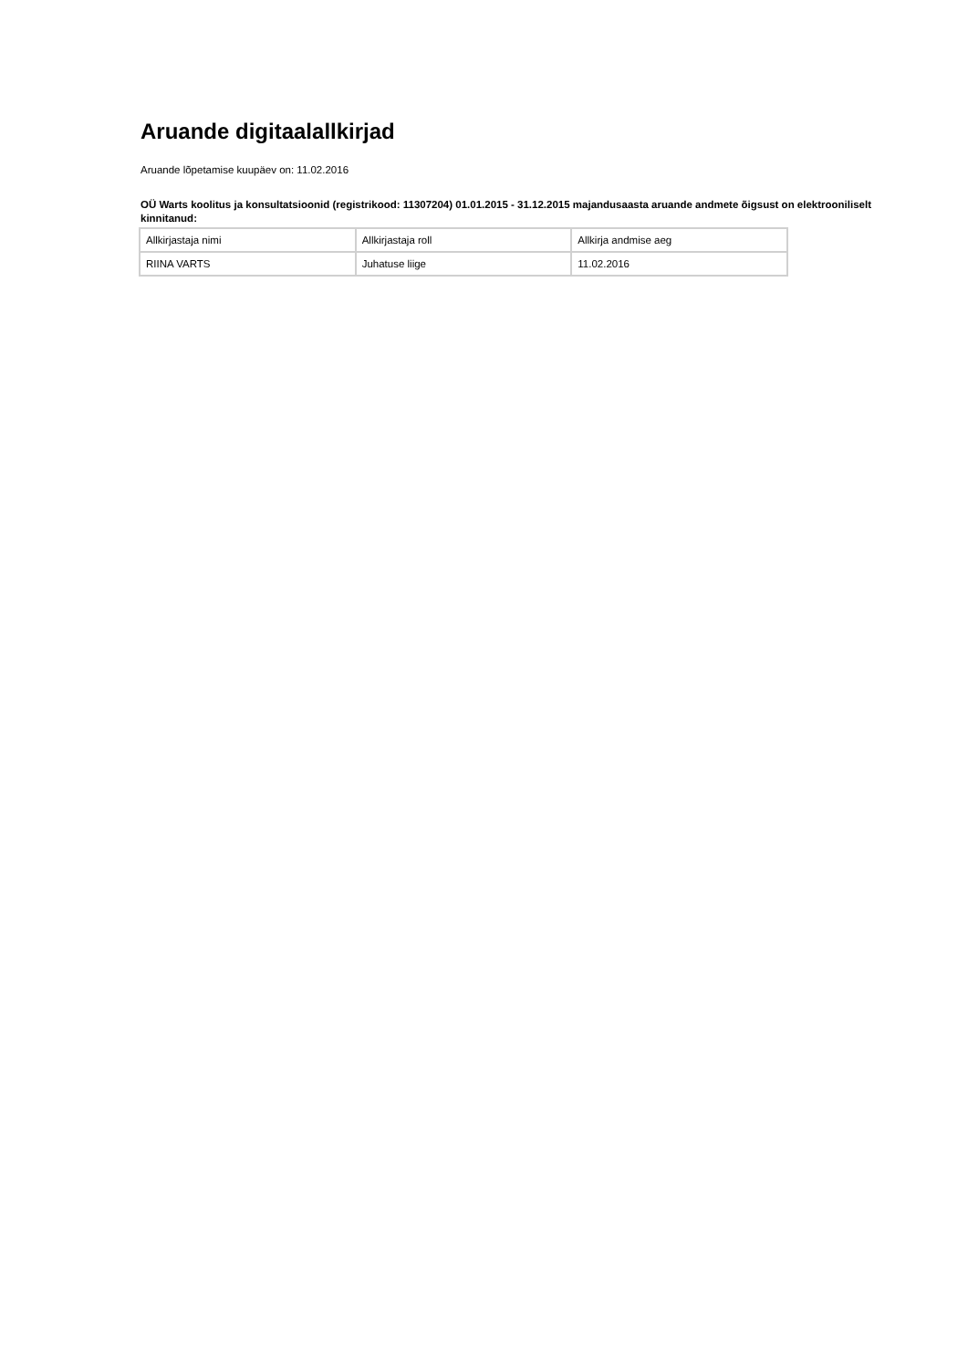Aruande digitaalallkirjad
Aruande lõpetamise kuupäev on: 11.02.2016
OÜ Warts koolitus ja konsultatsioonid (registrikood: 11307204) 01.01.2015 - 31.12.2015 majandusaasta aruande andmete õigsust on elektrooniliselt kinnitanud:
| Allkirjastaja nimi | Allkirjastaja roll | Allkirja andmise aeg |
| RIINA VARTS | Juhatuse liige | 11.02.2016 |